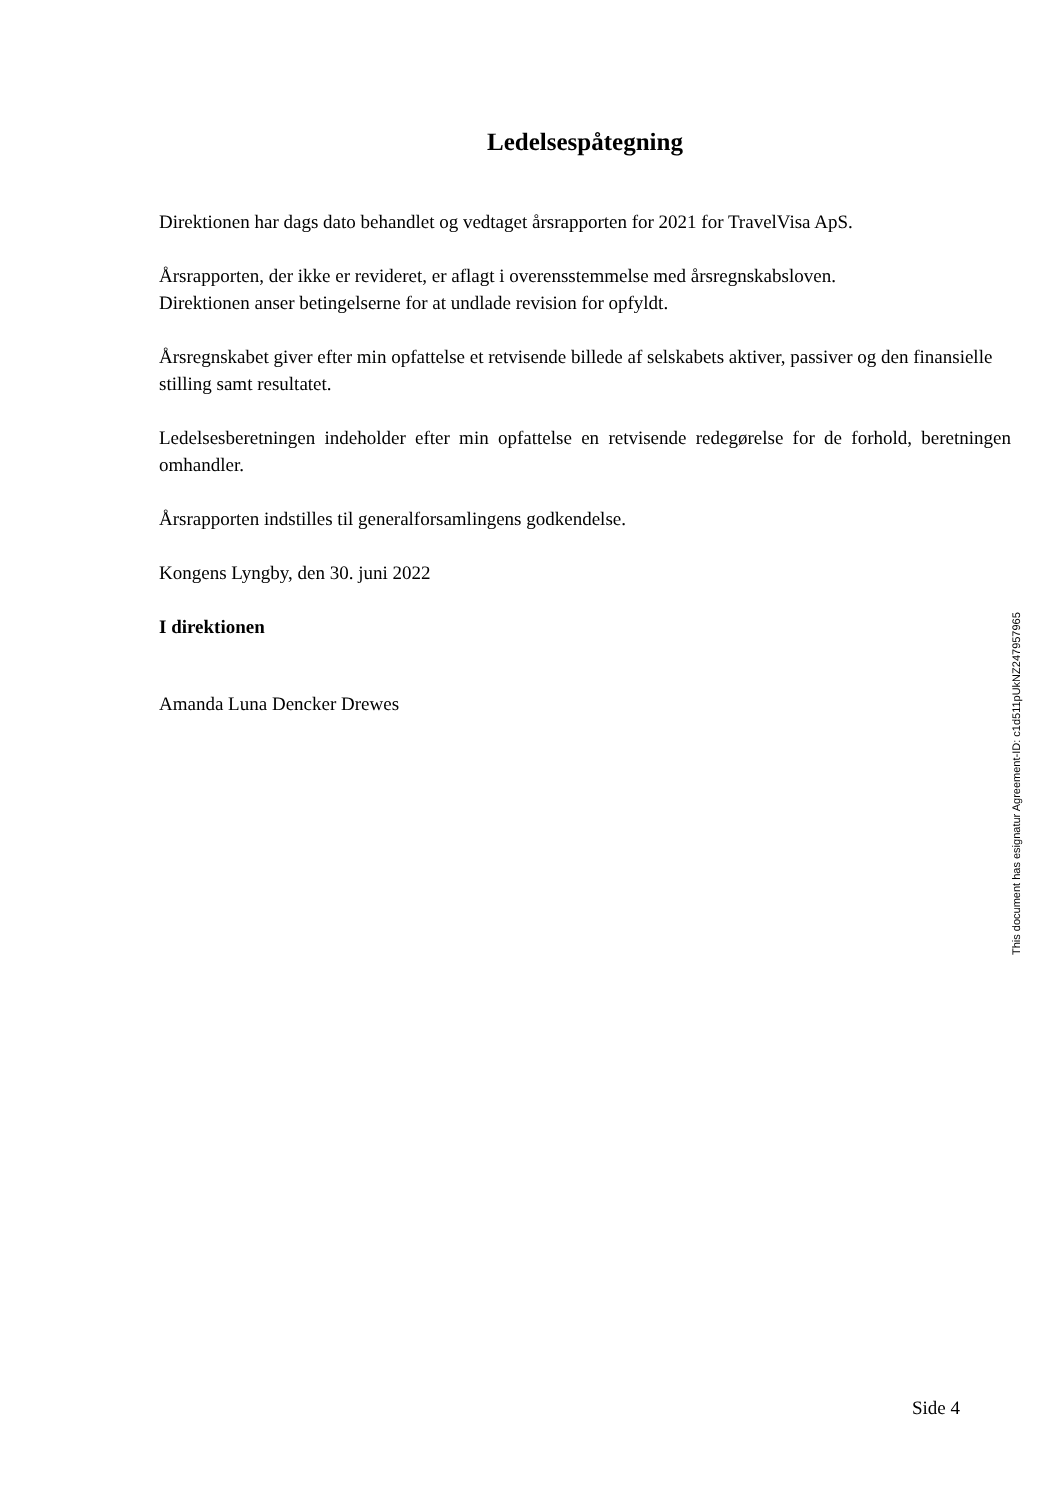Ledelsespåtegning
Direktionen har dags dato behandlet og vedtaget årsrapporten for 2021 for TravelVisa ApS.
Årsrapporten, der ikke er revideret, er aflagt i overensstemmelse med årsregnskabsloven.
Direktionen anser betingelserne for at undlade revision for opfyldt.
Årsregnskabet giver efter min opfattelse et retvisende billede af selskabets aktiver, passiver og den finansielle stilling samt resultatet.
Ledelsesberetningen indeholder efter min opfattelse en retvisende redegørelse for de forhold, beretningen omhandler.
Årsrapporten indstilles til generalforsamlingens godkendelse.
Kongens Lyngby, den 30. juni 2022
I direktionen
Amanda Luna Dencker Drewes
This document has esignatur Agreement-ID: c1d511pUkNZ247957965
Side 4